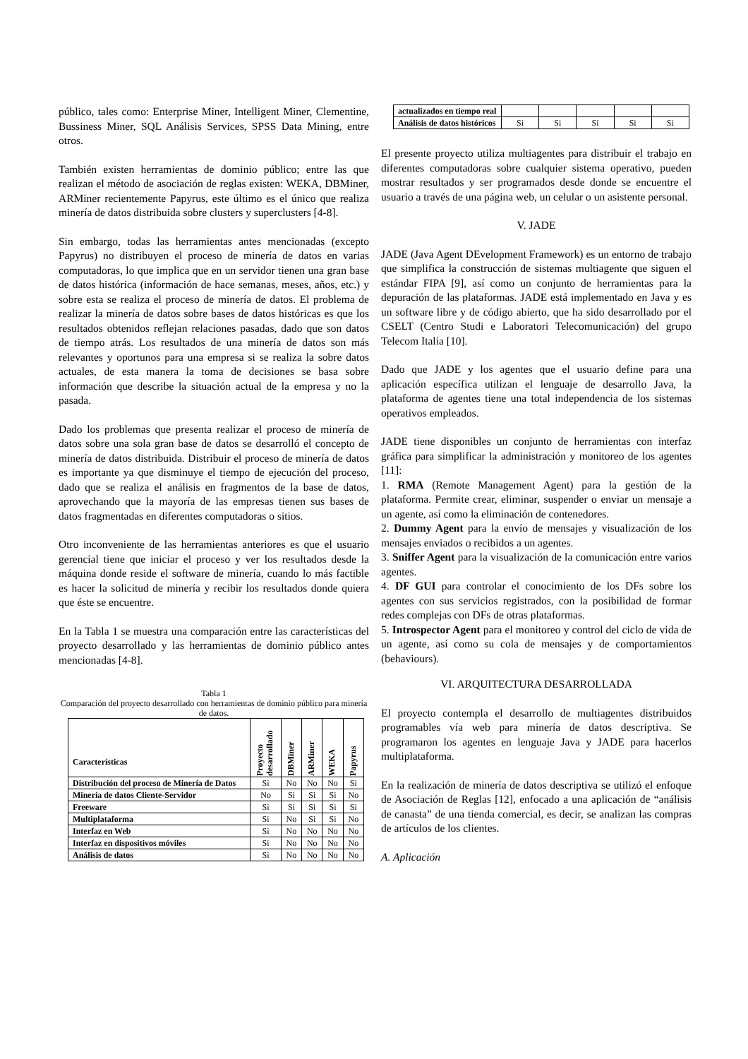público, tales como: Enterprise Miner, Intelligent Miner, Clementine, Bussiness Miner, SQL Análisis Services, SPSS Data Mining, entre otros.
También existen herramientas de dominio público; entre las que realizan el método de asociación de reglas existen: WEKA, DBMiner, ARMiner recientemente Papyrus, este último es el único que realiza minería de datos distribuida sobre clusters y superclusters [4-8].
Sin embargo, todas las herramientas antes mencionadas (excepto Papyrus) no distribuyen el proceso de minería de datos en varias computadoras, lo que implica que en un servidor tienen una gran base de datos histórica (información de hace semanas, meses, años, etc.) y sobre esta se realiza el proceso de minería de datos. El problema de realizar la minería de datos sobre bases de datos históricas es que los resultados obtenidos reflejan relaciones pasadas, dado que son datos de tiempo atrás. Los resultados de una minería de datos son más relevantes y oportunos para una empresa si se realiza la sobre datos actuales, de esta manera la toma de decisiones se basa sobre información que describe la situación actual de la empresa y no la pasada.
Dado los problemas que presenta realizar el proceso de minería de datos sobre una sola gran base de datos se desarrolló el concepto de minería de datos distribuida. Distribuir el proceso de minería de datos es importante ya que disminuye el tiempo de ejecución del proceso, dado que se realiza el análisis en fragmentos de la base de datos, aprovechando que la mayoría de las empresas tienen sus bases de datos fragmentadas en diferentes computadoras o sitios.
Otro inconveniente de las herramientas anteriores es que el usuario gerencial tiene que iniciar el proceso y ver los resultados desde la máquina donde reside el software de minería, cuando lo más factible es hacer la solicitud de minería y recibir los resultados donde quiera que éste se encuentre.
En la Tabla 1 se muestra una comparación entre las características del proyecto desarrollado y las herramientas de dominio público antes mencionadas [4-8].
Tabla 1
Comparación del proyecto desarrollado con herramientas de dominio público para minería de datos.
| Características | Proyecto desarrollado | DBMiner | ARMiner | WEKA | Papyrus |
| --- | --- | --- | --- | --- | --- |
| Distribución del proceso de Minería de Datos | Si | No | No | No | Si |
| Minería de datos Cliente-Servidor | No | Si | Si | Si | No |
| Freeware | Si | Si | Si | Si | Si |
| Multiplataforma | Si | No | Si | Si | No |
| Interfaz en Web | Si | No | No | No | No |
| Interfaz en dispositivos móviles | Si | No | No | No | No |
| Análisis de datos | Si | No | No | No | No |
| actualizados en tiempo real | | | | | |
| Análisis de datos históricos | Si | Si | Si | Si | Si |
El presente proyecto utiliza multiagentes para distribuir el trabajo en diferentes computadoras sobre cualquier sistema operativo, pueden mostrar resultados y ser programados desde donde se encuentre el usuario a través de una página web, un celular o un asistente personal.
V. JADE
JADE (Java Agent DEvelopment Framework) es un entorno de trabajo que simplifica la construcción de sistemas multiagente que siguen el estándar FIPA [9], así como un conjunto de herramientas para la depuración de las plataformas. JADE está implementado en Java y es un software libre y de código abierto, que ha sido desarrollado por el CSELT (Centro Studi e Laboratori Telecomunicación) del grupo Telecom Italia [10].
Dado que JADE y los agentes que el usuario define para una aplicación específica utilizan el lenguaje de desarrollo Java, la plataforma de agentes tiene una total independencia de los sistemas operativos empleados.
JADE tiene disponibles un conjunto de herramientas con interfaz gráfica para simplificar la administración y monitoreo de los agentes [11]:
1. RMA (Remote Management Agent) para la gestión de la plataforma. Permite crear, eliminar, suspender o enviar un mensaje a un agente, así como la eliminación de contenedores.
2. Dummy Agent para la envío de mensajes y visualización de los mensajes enviados o recibidos a un agentes.
3. Sniffer Agent para la visualización de la comunicación entre varios agentes.
4. DF GUI para controlar el conocimiento de los DFs sobre los agentes con sus servicios registrados, con la posibilidad de formar redes complejas con DFs de otras plataformas.
5. Introspector Agent para el monitoreo y control del ciclo de vida de un agente, así como su cola de mensajes y de comportamientos (behaviours).
VI. ARQUITECTURA DESARROLLADA
El proyecto contempla el desarrollo de multiagentes distribuidos programables vía web para minería de datos descriptiva. Se programaron los agentes en lenguaje Java y JADE para hacerlos multiplataforma.
En la realización de minería de datos descriptiva se utilizó el enfoque de Asociación de Reglas [12], enfocado a una aplicación de “análisis de canasta” de una tienda comercial, es decir, se analizan las compras de artículos de los clientes.
A. Aplicación